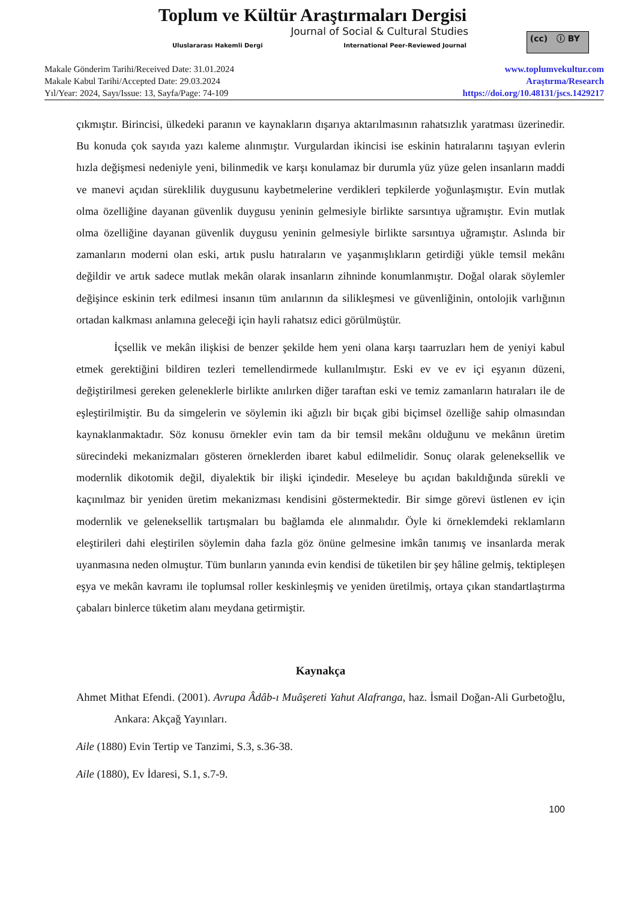Toplum ve Kültür Araştırmaları Dergisi
Journal of Social & Cultural Studies
Uluslararası Hakemli Dergi International Peer-Reviewed Journal
(cc) ⓘ BY
Makale Gönderim Tarihi/Received Date: 31.01.2024
Makale Kabul Tarihi/Accepted Date: 29.03.2024
Yıl/Year: 2024, Sayı/Issue: 13, Sayfa/Page: 74-109
www.toplumvekultur.com
Araştırma/Research
https://doi.org/10.48131/jscs.1429217
çıkmıştır. Birincisi, ülkedeki paranın ve kaynakların dışarıya aktarılmasının rahatsızlık yaratması üzerinedir. Bu konuda çok sayıda yazı kaleme alınmıştır. Vurgulardan ikincisi ise eskinin hatıralarını taşıyan evlerin hızla değişmesi nedeniyle yeni, bilinmedik ve karşı konulamaz bir durumla yüz yüze gelen insanların maddi ve manevi açıdan süreklilik duygusunu kaybetmelerine verdikleri tepkilerde yoğunlaşmıştır. Evin mutlak olma özelliğine dayanan güvenlik duygusu yeninin gelmesiyle birlikte sarsıntıya uğramıştır. Evin mutlak olma özelliğine dayanan güvenlik duygusu yeninin gelmesiyle birlikte sarsıntıya uğramıştır. Aslında bir zamanların moderni olan eski, artık puslu hatıraların ve yaşanmışlıkların getirdiği yükle temsil mekânı değildir ve artık sadece mutlak mekân olarak insanların zihninde konumlanmıştır. Doğal olarak söylemler değişince eskinin terk edilmesi insanın tüm anılarının da silikleşmesi ve güvenliğinin, ontolojik varlığının ortadan kalkması anlamına geleceği için hayli rahatsız edici görülmüştür.
İçsellik ve mekân ilişkisi de benzer şekilde hem yeni olana karşı taarruzları hem de yeniyi kabul etmek gerektiğini bildiren tezleri temellendirmede kullanılmıştır. Eski ev ve ev içi eşyanın düzeni, değiştirilmesi gereken geleneklerle birlikte anılırken diğer taraftan eski ve temiz zamanların hatıraları ile de eşleştirilmiştir. Bu da simgelerin ve söylemin iki ağızlı bir bıçak gibi biçimsel özelliğe sahip olmasından kaynaklanmaktadır. Söz konusu örnekler evin tam da bir temsil mekânı olduğunu ve mekânın üretim sürecindeki mekanizmaları gösteren örneklerden ibaret kabul edilmelidir. Sonuç olarak geleneksellik ve modernlik dikotomik değil, diyalektik bir ilişki içindedir. Meseleye bu açıdan bakıldığında sürekli ve kaçınılmaz bir yeniden üretim mekanizması kendisini göstermektedir. Bir simge görevi üstlenen ev için modernlik ve geleneksellik tartışmaları bu bağlamda ele alınmalıdır. Öyle ki örneklemdeki reklamların eleştirileri dahi eleştirilen söylemin daha fazla göz önüne gelmesine imkân tanımış ve insanlarda merak uyanmasına neden olmuştur. Tüm bunların yanında evin kendisi de tüketilen bir şey hâline gelmiş, tektipleşen eşya ve mekân kavramı ile toplumsal roller keskinleşmiş ve yeniden üretilmiş, ortaya çıkan standartlaştırma çabaları binlerce tüketim alanı meydana getirmiştir.
Kaynakça
Ahmet Mithat Efendi. (2001). Avrupa Âdâb-ı Muâşereti Yahut Alafranga, haz. İsmail Doğan-Ali Gurbetoğlu, Ankara: Akçağ Yayınları.
Aile (1880) Evin Tertip ve Tanzimi, S.3, s.36-38.
Aile (1880), Ev İdaresi, S.1, s.7-9.
100